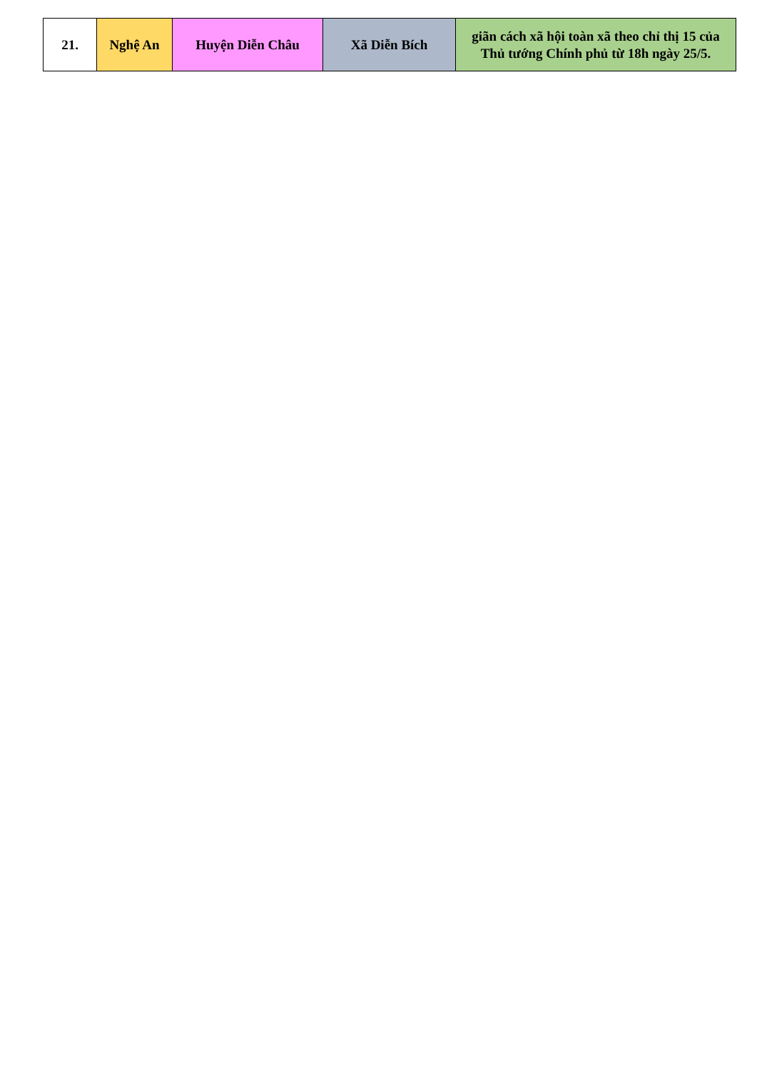| 21. | Nghệ An | Huyện Diễn Châu | Xã Diễn Bích | giãn cách xã hội toàn xã theo chỉ thị 15 của Thủ tướng Chính phủ từ 18h ngày 25/5. |